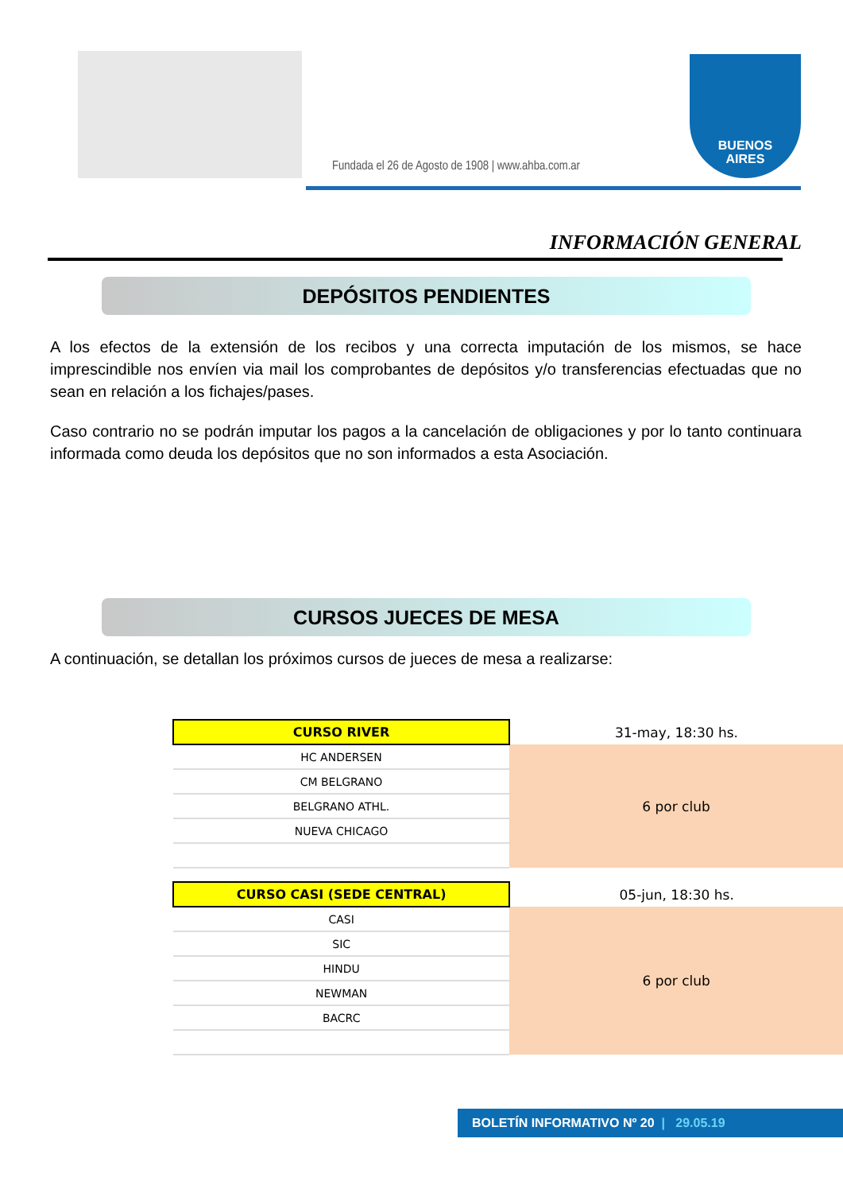Fundada el 26 de Agosto de 1908 | www.ahba.com.ar
BUENOS
AIRES
INFORMACIÓN GENERAL
DEPÓSITOS PENDIENTES
A los efectos de la extensión de los recibos y una correcta imputación de los mismos, se hace imprescindible nos envíen via mail los comprobantes de depósitos y/o transferencias efectuadas que no sean en relación a los fichajes/pases.
Caso contrario no se podrán imputar los pagos a la cancelación de obligaciones y por lo tanto continuara informada como deuda los depósitos que no son informados a esta Asociación.
CURSOS JUECES DE MESA
A continuación, se detallan los próximos cursos de jueces de mesa a realizarse:
| CURSO RIVER | 31-may, 18:30 hs. |
| HC ANDERSEN | 6 por club |
| CM BELGRANO | |
| BELGRANO ATHL. | |
| NUEVA CHICAGO | |
| CURSO CASI (SEDE CENTRAL) | 05-jun, 18:30 hs. |
| CASI | 6 por club |
| SIC | |
| HINDU | |
| NEWMAN | |
| BACRC | |
BOLETÍN INFORMATIVO Nº 20 | 29.05.19